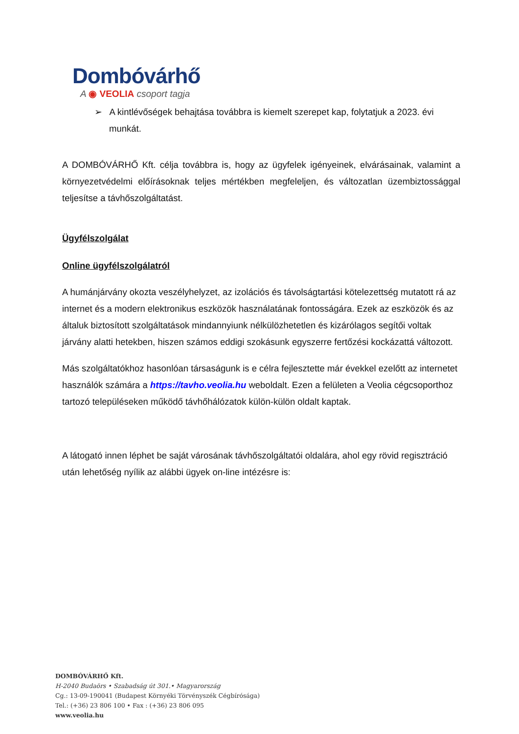Dombóvárhő
A ◉ VEOLIA csoport tagja
➢ A kintlévőségek behajtása továbbra is kiemelt szerepet kap, folytatjuk a 2023. évi munkát.
A DOMBÓVÁRHŐ Kft. célja továbbra is, hogy az ügyfelek igényeinek, elvárásainak, valamint a környezetvédelmi előírásoknak teljes mértékben megfeleljen, és változatlan üzembiztossággal teljesítse a távhőszolgáltatást.
Ügyfélszolgálat
Online ügyfélszolgálatról
A humánjárvány okozta veszélyhelyzet, az izolációs és távolságtartási kötelezettség mutatott rá az internet és a modern elektronikus eszközök használatának fontosságára. Ezek az eszközök és az általuk biztosított szolgáltatások mindannyiunk nélkülözhetetlen és kizárólagos segítői voltak járvány alatti hetekben, hiszen számos eddigi szokásunk egyszerre fertőzési kockázattá változott.
Más szolgáltatókhoz hasonlóan társaságunk is e célra fejlesztette már évekkel ezelőtt az internetet használók számára a https://tavho.veolia.hu weboldalt. Ezen a felületen a Veolia cégcsoporthoz tartozó településeken működő távhőhálózatok külön-külön oldalt kaptak.
A látogató innen léphet be saját városának távhőszolgáltatói oldalára, ahol egy rövid regisztráció után lehetőség nyílik az alábbi ügyek on-line intézésre is:
DOMBÓVÁRHŐ Kft.
H-2040 Budaörs • Szabadság út 301.• Magyarország
Cg.: 13-09-190041 (Budapest Környéki Törvényszék Cégbírósága)
Tel.: (+36) 23 806 100 • Fax : (+36) 23 806 095
www.veolia.hu